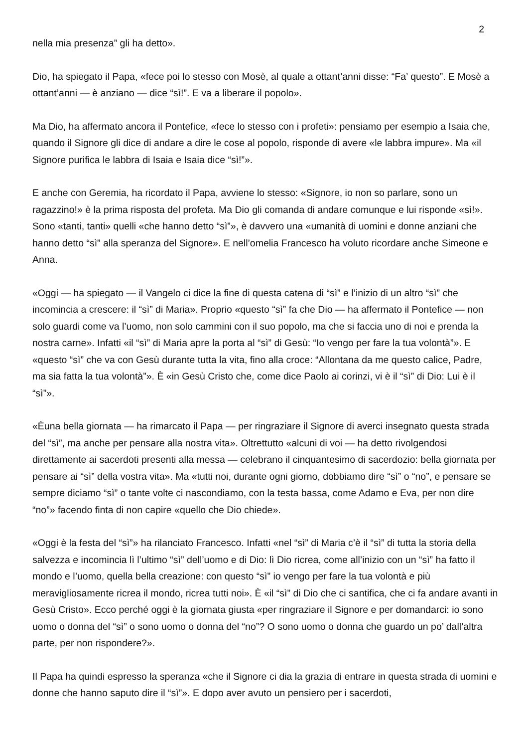2
nella mia presenza” gli ha detto».
Dio, ha spiegato il Papa, «fece poi lo stesso con Mosè, al quale a ottant’anni disse: “Fa’ questo”. E Mosè a ottant’anni — è anziano — dice “sì!”. E va a liberare il popolo».
Ma Dio, ha affermato ancora il Pontefice, «fece lo stesso con i profeti»: pensiamo per esempio a Isaia che, quando il Signore gli dice di andare a dire le cose al popolo, risponde di avere «le labbra impure». Ma «il Signore purifica le labbra di Isaia e Isaia dice “sì!”».
E anche con Geremia, ha ricordato il Papa, avviene lo stesso: «Signore, io non so parlare, sono un ragazzino!» è la prima risposta del profeta. Ma Dio gli comanda di andare comunque e lui risponde «sì!». Sono «tanti, tanti» quelli «che hanno detto “sì”», è davvero una «umanità di uomini e donne anziani che hanno detto “sì” alla speranza del Signore». E nell’omelia Francesco ha voluto ricordare anche Simeone e Anna.
«Oggi — ha spiegato — il Vangelo ci dice la fine di questa catena di “sì” e l’inizio di un altro “sì” che incomincia a crescere: il “sì” di Maria». Proprio «questo “sì” fa che Dio — ha affermato il Pontefice — non solo guardi come va l’uomo, non solo cammini con il suo popolo, ma che si faccia uno di noi e prenda la nostra carne». Infatti «il “sì” di Maria apre la porta al “sì” di Gesù: “Io vengo per fare la tua volontà”». E «questo “sì” che va con Gesù durante tutta la vita, fino alla croce: “Allontana da me questo calice, Padre, ma sia fatta la tua volontà”». È «in Gesù Cristo che, come dice Paolo ai corinzi, vi è il “sì” di Dio: Lui è il “sì”».
«Èuna bella giornata — ha rimarcato il Papa — per ringraziare il Signore di averci insegnato questa strada del “sì”, ma anche per pensare alla nostra vita». Oltrettutto «alcuni di voi — ha detto rivolgendosi direttamente ai sacerdoti presenti alla messa — celebrano il cinquantesimo di sacerdozio: bella giornata per pensare ai “sì” della vostra vita». Ma «tutti noi, durante ogni giorno, dobbiamo dire “sì” o “no”, e pensare se sempre diciamo “sì” o tante volte ci nascondiamo, con la testa bassa, come Adamo e Eva, per non dire “no”» facendo finta di non capire «quello che Dio chiede».
«Oggi è la festa del “sì”» ha rilanciato Francesco. Infatti «nel “sì” di Maria c’è il “sì” di tutta la storia della salvezza e incomincia lì l’ultimo “sì” dell’uomo e di Dio: lì Dio ricrea, come all’inizio con un “sì” ha fatto il mondo e l’uomo, quella bella creazione: con questo “sì” io vengo per fare la tua volontà e più meravigliosamente ricrea il mondo, ricrea tutti noi». È «il “sì” di Dio che ci santifica, che ci fa andare avanti in Gesù Cristo». Ecco perché oggi è la giornata giusta «per ringraziare il Signore e per domandarci: io sono uomo o donna del “sì” o sono uomo o donna del “no”? O sono uomo o donna che guardo un po’ dall’altra parte, per non rispondere?».
Il Papa ha quindi espresso la speranza «che il Signore ci dia la grazia di entrare in questa strada di uomini e donne che hanno saputo dire il “sì”». E dopo aver avuto un pensiero per i sacerdoti,